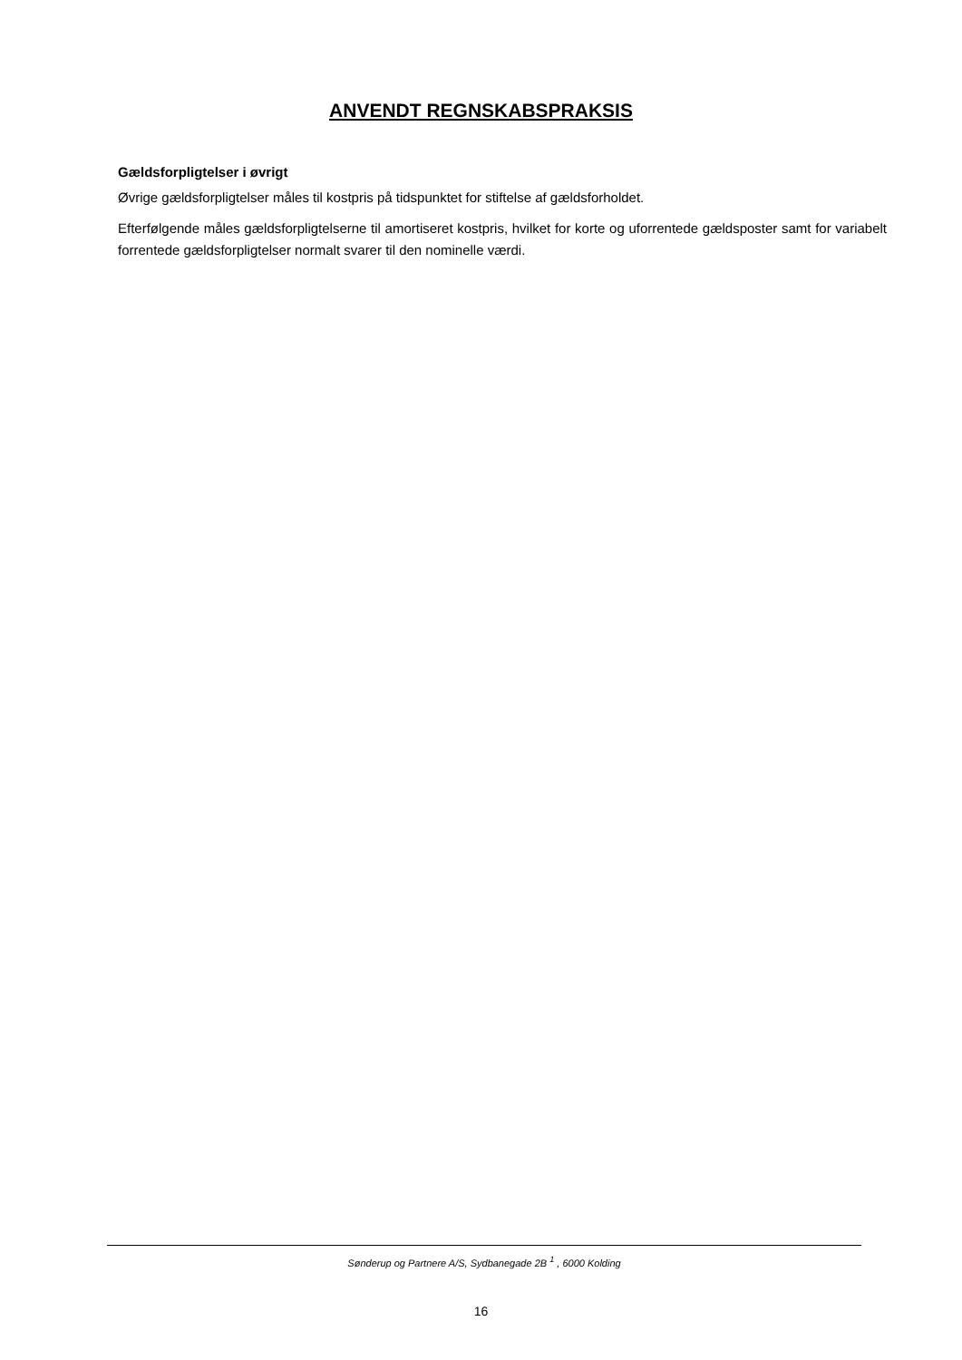ANVENDT REGNSKABSPRAKSIS
Gældsforpligtelser i øvrigt
Øvrige gældsforpligtelser måles til kostpris på tidspunktet for stiftelse af gældsforholdet.
Efterfølgende måles gældsforpligtelserne til amortiseret kostpris, hvilket for korte og uforrentede gældsposter samt for variabelt forrentede gældsforpligtelser normalt svarer til den nominelle værdi.
Sønderup og Partnere A/S, Sydbanegade 2B <sup>1</sup> , 6000 Kolding
16